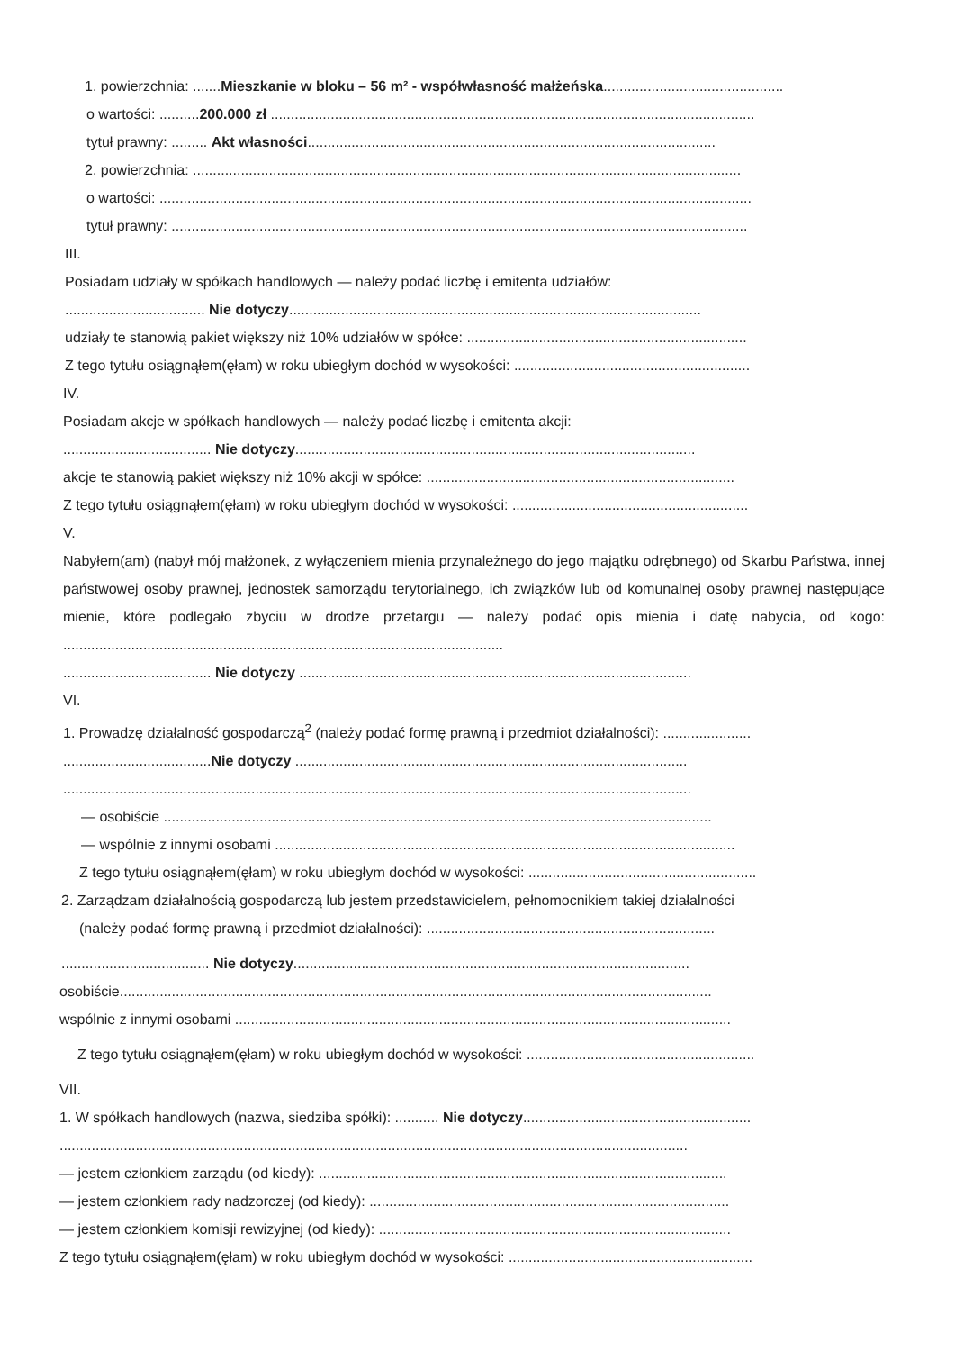1. powierzchnia: .......Mieszkanie w bloku – 56 m² - współwłasność małżeńska.............................................
o wartości: ..........200.000 zł .........................................................................................................................
tytuł prawny: ......... Akt własności......................................................................................................
2. powierzchnia: .........................................................................................................................................
o wartości: ....................................................................................................................................................
tytuł prawny: ................................................................................................................................................
III.
Posiadam udziały w spółkach handlowych — należy podać liczbę i emitenta udziałów:
................................... Nie dotyczy.......................................................................................................
udziały te stanowią pakiet większy niż 10% udziałów w spółce: ......................................................................
Z tego tytułu osiągnąłem(ęłam) w roku ubiegłym dochód w wysokości: ...........................................................
IV.
Posiadam akcje w spółkach handlowych — należy podać liczbę i emitenta akcji:
..................................... Nie dotyczy....................................................................................................
akcje te stanowią pakiet większy niż 10% akcji w spółce: .............................................................................
Z tego tytułu osiągnąłem(ęłam) w roku ubiegłym dochód w wysokości: ...........................................................
V.
Nabyłem(am) (nabył mój małżonek, z wyłączeniem mienia przynależnego do jego majątku odrębnego) od Skarbu Państwa, innej państwowej osoby prawnej, jednostek samorządu terytorialnego, ich związków lub od komunalnej osoby prawnej następujące mienie, które podlegało zbyciu w drodze przetargu — należy podać opis mienia i datę nabycia, od kogo: ..............................................................................................................
..................................... Nie dotyczy ..................................................................................................
VI.
1. Prowadzę działalność gospodarczą<sup>2</sup> (należy podać formę prawną i przedmiot działalności): ......................
.....................................Nie dotyczy ..................................................................................................
.............................................................................................................................................................
— osobiście .........................................................................................................................................
— wspólnie z innymi osobami ...................................................................................................................
Z tego tytułu osiągnąłem(ęłam) w roku ubiegłym dochód w wysokości: .........................................................
2. Zarządzam działalnością gospodarczą lub jestem przedstawicielem, pełnomocnikiem takiej działalności
(należy podać formę prawną i przedmiot działalności): ........................................................................
..................................... Nie dotyczy...................................................................................................
osobiście....................................................................................................................................................
wspólnie z innymi osobami ............................................................................................................................
Z tego tytułu osiągnąłem(ęłam) w roku ubiegłym dochód w wysokości: .........................................................
VII.
1. W spółkach handlowych (nazwa, siedziba spółki): ........... Nie dotyczy.........................................................
.............................................................................................................................................................
— jestem członkiem zarządu (od kiedy): ......................................................................................................
— jestem członkiem rady nadzorczej (od kiedy): ..........................................................................................
— jestem członkiem komisji rewizyjnej (od kiedy): ........................................................................................
Z tego tytułu osiągnąłem(ęłam) w roku ubiegłym dochód w wysokości: .............................................................